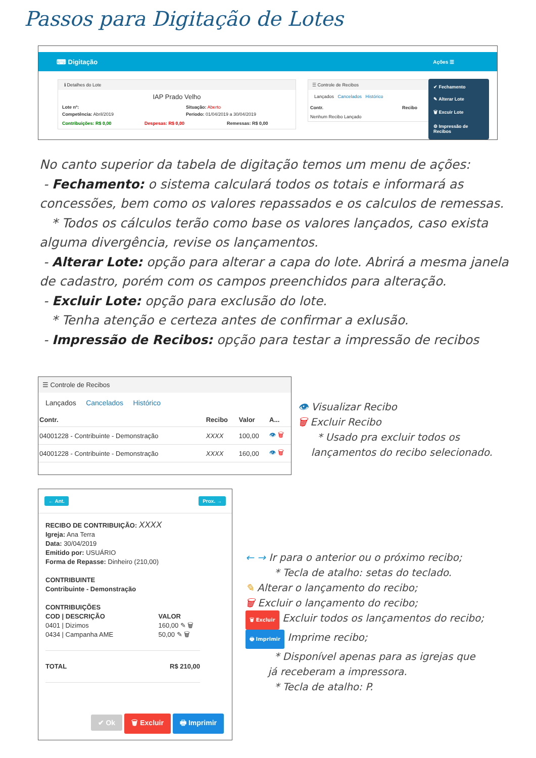Passos para Digitação de Lotes
⌨ Digitação Ações ☰
ℹ Detalhes do Lote
IAP Prado Velho
Lote nº: Situação: Aberto
Competência: Abril/2019 Período: 01/04/2019 a 30/04/2019
Contribuições: R$ 0,00 Despesas: R$ 0,00 Remessas: R$ 0,00
☰ Controle de Recibos
Lançados Cancelados Histórico
Contr. Recibo
Nenhum Recibo Lançado
✔ Fechamento
✎ Alterar Lote
🗑 Excuir Lote
⚙ Impressão de Recibos
No canto superior da tabela de digitação temos um menu de ações:
- Fechamento: o sistema calculará todos os totais e informará as concessões, bem como os valores repassados e os calculos de remessas.
* Todos os cálculos terão como base os valores lançados, caso exista alguma divergência, revise os lançamentos.
- Alterar Lote: opção para alterar a capa do lote. Abrirá a mesma janela de cadastro, porém com os campos preenchidos para alteração.
- Excluir Lote: opção para exclusão do lote.
* Tenha atenção e certeza antes de confirmar a exlusão.
- Impressão de Recibos: opção para testar a impressão de recibos
☰ Controle de Recibos
Lançados Cancelados Histórico
| Contr. | Recibo | Valor | A... |
| --- | --- | --- | --- |
| 04001228 - Contribuinte - Demonstração | XXXX | 100,00 | 👁 🗑 |
| 04001228 - Contribuinte - Demonstração | XXXX | 160,00 | 👁 🗑 |
👁 Visualizar Recibo
🗑 Excluir Recibo
* Usado pra excluir todos os
lançamentos do recibo selecionado.
← Ant. Prox. →
RECIBO DE CONTRIBUIÇÃO: XXXX
Igreja: Ana Terra
Data: 30/04/2019
Emitido por: USUÁRIO
Forma de Repasse: Dinheiro (210,00)
CONTRIBUINTE
Contribuinte - Demonstração
CONTRIBUIÇÕES
| COD / DESCRIÇÃO | VALOR |
| --- | --- |
| 0401 / Dizimos | 160,00 ✎ 🗑 |
| 0434 / Campanha AME | 50,00 ✎ 🗑 |
TOTAL R$ 210,00
✔ Ok 🗑 Excluir 🖶 Imprimir
← → Ir para o anterior ou o próximo recibo;
* Tecla de atalho: setas do teclado.
✎ Alterar o lançamento do recibo;
🗑 Excluir o lançamento do recibo;
🗑 Excluir Excluir todos os lançamentos do recibo;
🖶 Imprimir Imprime recibo;
* Disponível apenas para as igrejas que
já receberam a impressora.
* Tecla de atalho: P.